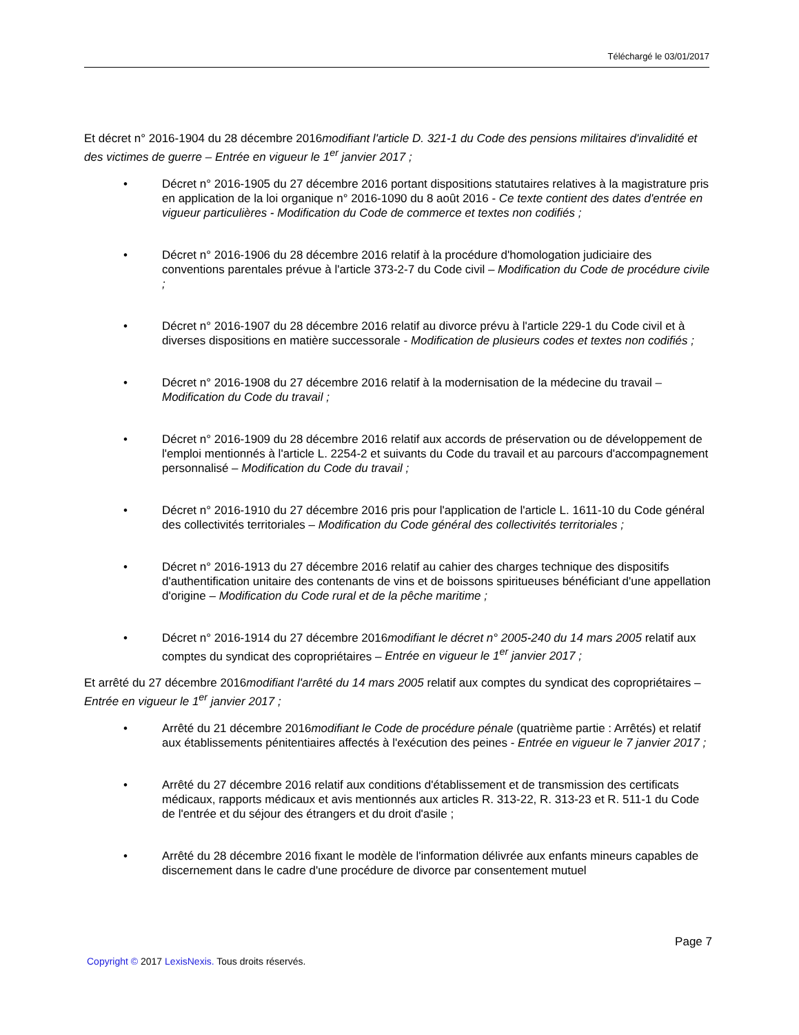Téléchargé le 03/01/2017
Et décret n° 2016-1904 du 28 décembre 2016modifiant l'article D. 321-1 du Code des pensions militaires d'invalidité et des victimes de guerre – Entrée en vigueur le 1<sup>er</sup> janvier 2017 ;
• Décret n° 2016-1905 du 27 décembre 2016 portant dispositions statutaires relatives à la magistrature pris en application de la loi organique n° 2016-1090 du 8 août 2016 - Ce texte contient des dates d'entrée en vigueur particulières - Modification du Code de commerce et textes non codifiés ;
• Décret n° 2016-1906 du 28 décembre 2016 relatif à la procédure d'homologation judiciaire des conventions parentales prévue à l'article 373-2-7 du Code civil – Modification du Code de procédure civile ;
• Décret n° 2016-1907 du 28 décembre 2016 relatif au divorce prévu à l'article 229-1 du Code civil et à diverses dispositions en matière successorale - Modification de plusieurs codes et textes non codifiés ;
• Décret n° 2016-1908 du 27 décembre 2016 relatif à la modernisation de la médecine du travail – Modification du Code du travail ;
• Décret n° 2016-1909 du 28 décembre 2016 relatif aux accords de préservation ou de développement de l'emploi mentionnés à l'article L. 2254-2 et suivants du Code du travail et au parcours d'accompagnement personnalisé – Modification du Code du travail ;
• Décret n° 2016-1910 du 27 décembre 2016 pris pour l'application de l'article L. 1611-10 du Code général des collectivités territoriales – Modification du Code général des collectivités territoriales ;
• Décret n° 2016-1913 du 27 décembre 2016 relatif au cahier des charges technique des dispositifs d'authentification unitaire des contenants de vins et de boissons spiritueuses bénéficiant d'une appellation d'origine – Modification du Code rural et de la pêche maritime ;
• Décret n° 2016-1914 du 27 décembre 2016modifiant le décret n° 2005-240 du 14 mars 2005 relatif aux comptes du syndicat des copropriétaires – Entrée en vigueur le 1<sup>er</sup> janvier 2017 ;
Et arrêté du 27 décembre 2016modifiant l'arrêté du 14 mars 2005 relatif aux comptes du syndicat des copropriétaires – Entrée en vigueur le 1<sup>er</sup> janvier 2017 ;
• Arrêté du 21 décembre 2016modifiant le Code de procédure pénale (quatrième partie : Arrêtés) et relatif aux établissements pénitentiaires affectés à l'exécution des peines - Entrée en vigueur le 7 janvier 2017 ;
• Arrêté du 27 décembre 2016 relatif aux conditions d'établissement et de transmission des certificats médicaux, rapports médicaux et avis mentionnés aux articles R. 313-22, R. 313-23 et R. 511-1 du Code de l'entrée et du séjour des étrangers et du droit d'asile ;
• Arrêté du 28 décembre 2016 fixant le modèle de l'information délivrée aux enfants mineurs capables de discernement dans le cadre d'une procédure de divorce par consentement mutuel
Page 7
Copyright © 2017 LexisNexis. Tous droits réservés.